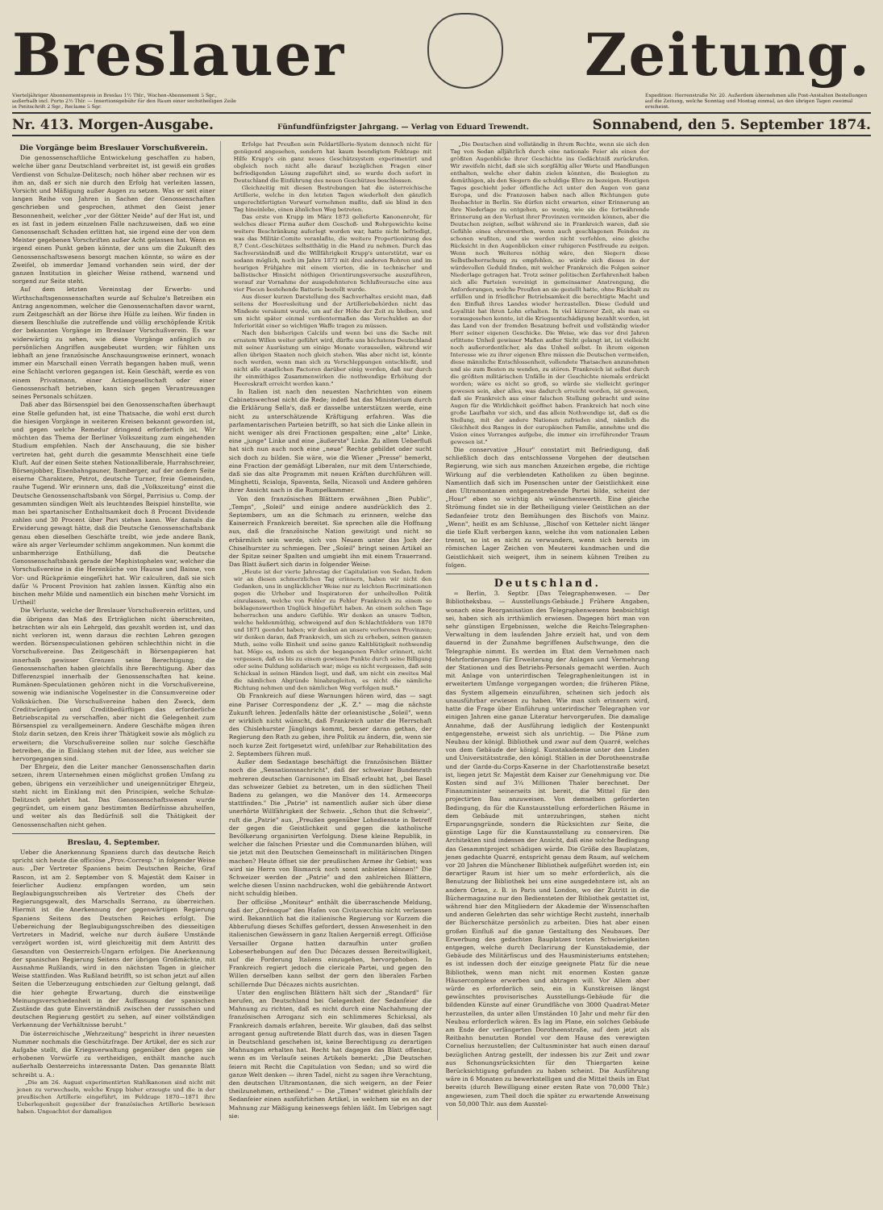Breslauer
Zeitung.
Vierteljähriger Abonnementspreis in Breslau 1½ Thlr., Wochen-Abonnement 5 Sgr., außerhalb incl. Porto 2½ Thlr. — Insertionsgebühr für den Raum einer sechstheiligen Zeile in Petitschrift 2 Sgr., Reclame 5 Sgr.
Expedition: Herrenstraße Nr. 20. Außerdem übernehmen alle Post-Anstalten Bestellungen auf die Zeitung, welche Sonntag und Montag einmal, an den übrigen Tagen zweimal erscheint.
Nr. 413. Morgen-Ausgabe. Fünfundfünfzigster Jahrgang. — Verlag von Eduard Trewendt. Sonnabend, den 5. September 1874.
Die Vorgänge beim Breslauer Vorschußverein.
Die genossenschaftliche Entwickelung geschaffen zu haben, welche über ganz Deutschland verbreitet ist, ist gewiß ein großes Verdienst von Schulze-Delitzsch; noch höher aber rechnen wir es ihm an, daß er sich nie durch den Erfolg hat verleiten lassen, Vorsicht und Mäßigung außer Augen zu setzen. Was er seit einer langen Reihe von Jahren in Sachen der Genossenschaften geschrieben und gesprochen, athmet den Geist jener Besonnenheit, welcher „vor der Götter Neide" auf der Hut ist, und es ist fast in jedem einzelnen Falle nachzuweisen, daß wo eine Genossenschaft Schaden erlitten hat, sie irgend eine der von dem Meister gegebenen Vorschriften außer Acht gelassen hat. Wenn es irgend einen Punkt geben könnte, der uns um die Zukunft des Genossenschaftswesens besorgt machen könnte, so wäre es der Zweifel, ob immerdar Jemand vorhanden sein wird, der der ganzen Institution in gleicher Weise rathend, warnend und sorgend zur Seite steht.
Auf dem letzten Vereinstag der Erwerbs- und Wirthschaftsgenossenschaften wurde auf Schulze's Betreiben ein Antrag angenommen, welcher die Genossenschaften davor warnt, zum Zeitgeschäft an der Börse ihre Hülfe zu leihen. Wir finden in diesem Beschluße die zutreffende und völlig erschöpfende Kritik der bekannten Vorgänge im Breslauer Vorschußverein. Es war widerwärtig zu sehen, wie diese Vorgänge anfänglich zu persönlichen Angriffen ausgebeutet wurden; wir fühlten uns lebhaft an jene französische Anschauungsweise erinnert, wonach immer ein Marschall einen Verrath begangen haben muß, wenn eine Schlacht verloren gegangen ist. Kein Geschäft, werde es von einem Privatmann, einer Actiengesellschaft oder einer Genossenschaft betrieben, kann sich gegen Veruntreuungen seines Personals schützen.
Daß aber das Börsenspiel bei den Genossenschaften überhaupt eine Stelle gefunden hat, ist eine Thatsache, die wohl erst durch die hiesigen Vorgänge in weiteren Kreisen bekannt geworden ist, und gegen welche Remedur dringend erforderlich ist. Wir möchten das Thema der Berliner Volkszeitung zum eingehenden Studium empfehlen. Nach der Anschauung, die sie bisher vertreten hat, geht durch die gesammte Menschheit eine tiefe Kluft. Auf der einen Seite stehen Nationalliberale, Hurrahschreier, Börsenjobber, Eisenbahngauner, Bamberger, auf der andern Seite eiserne Charaktere, Petrot, deutsche Turner, freie Gemeinden, rauhe Tugend. Wir erinnern uns, daß die „Volkszeitung" einst die Deutsche Genossenschaftsbank von Sörgel, Parrisius u. Comp. der gesammten sündigen Welt als leuchtendes Beispiel hinstellte, wie man bei spartanischer Enthaltsamkeit doch 8 Procent Dividende zahlen und 30 Procent über Pari stehen kann. Wer damals die Erwiderung gewagt hätte, daß die Deutsche Genossenschaftsbank genau eben dieselben Geschäfte treibt, wie jede andere Bank, wäre als arger Verleumder schlimm angekommen. Nun kommt die unbarmherzige Enthüllung, daß die Deutsche Genossenschaftsbank gerade der Mephistopheles war, welcher die Vorschußvereine in die Herenküche von Hausse und Baisse, von Vor- und Rückprämie eingeführt hat. Wir calculiren, daß sie sich dafür ⅛ Procent Provision hat zahlen lassen. Künftig also ein bischen mehr Milde und namentlich ein bischen mehr Vorsicht im Urtheil!
Die Verluste, welche der Breslauer Vorschußverein erlitten, und die übrigens das Maß des Erträglichen nicht überschreiten, betrachten wir als ein Lehrgeld, das gezahlt worden ist, und das nicht verloren ist, wenn daraus die rechten Lehren gezogen werden. Börsenspeculationen gehören schlechthin nicht in die Vorschußvereine. Das Zeitgeschäft in Börsenpapieren hat innerhalb gewisser Grenzen seine Berechtigung; die Genossenschaften haben gleichfalls ihre Berechtigung. Aber das Differenzspiel innerhalb der Genossenschaften hat keine. Rumänen-Speculationen gehören nicht in die Vorschußvereine, sowenig wie indianische Vogelnester in die Consumvereine oder Volksküchen. Die Vorschußvereine haben den Zweck, dem Creditwürdigen und Creditbedürftigen das erforderliche Betriebscapital zu verschaffen, aber nicht die Gelegenheit zum Börsenspiel zu verallgemeinern. Andere Geschäfte mögen ihren Stolz darin setzen, den Kreis ihrer Thätigkeit sowie als möglich zu erweitern; die Vorschußvereine sollen nur solche Geschäfte betreiben, die in Einklang stehen mit der Idee, aus welcher sie hervorgegangen sind.
Der Ehrgeiz, den die Leiter mancher Genossenschaften darin setzen, ihrem Unternehmen einen möglichst großen Umfang zu geben, übrigens ein verzeihlicher und uneigennütziger Ehrgeiz, steht nicht im Einklang mit den Principien, welche Schulze-Delitzsch gelehrt hat. Das Genossenschaftswesen wurde gegründet, um einem ganz bestimmten Bedürfnisse abzuhelfen, und weiter als das Bedürfniß soll die Thätigkeit der Genossenschaften nicht gehen.
Breslau, 4. September.
Ueber die Anerkennung Spaniens durch das deutsche Reich spricht sich heute die officiöse „Prov.-Corresp." in folgender Weise aus: „Der Vertreter Spaniens beim Deutschen Reiche, Graf Rascon, ist am 2. September von S. Majestät dem Kaiser in feierlicher Audienz empfangen worden, um sein Beglaubigungsschreiben als Vertreter des Chefs der Regierungsgewalt, des Marschalls Serrano, zu überreichen. Hiermit ist die Anerkennung der gegenwärtigen Regierung Spaniens Seitens des Deutschen Reiches erfolgt. Die Uebereichung der Beglaubigungsschreiben des diesseitigen Vertreters in Madrid, welche nur durch äußere Umstände verzögert worden ist, wird gleichzeitig mit dem Antritt des Gesandten von Oesterreich-Ungarn erfolgen. Die Anerkennung der spanischen Regierung Seitens der übrigen Großmächte, mit Ausnahme Rußlands, wird in den nächsten Tagen in gleicher Weise stattfinden. Was Rußland betrifft, so ist schon jetzt auf allen Seiten die Ueberzeugung entschieden zur Geltung gelangt, daß die hier gehegte Erwartung, durch die einstweilige Meinungsverschiedenheit in der Auffassung der spanischen Zustände das gute Einverständniß zwischen der russischen und deutschen Regierung gestört zu sehen, auf einer vollständigen Verkennung der Verhältnisse beruht."
Die österreichische „Wehrzeitung" bespricht in ihrer neuesten Nummer nochmals die Geschützfrage. Der Artikel, der es sich zur Aufgabe stellt, die Kriegsverwaltung gegenüber den gegen sie erhobenen Vorwürfe zu vertheidigen, enthält manche auch außerhalb Oesterreichs interessante Daten. Das genannte Blatt schreibt u. A.:
„Die am 26. August experimentirten Stahlkanonen sind nicht mit jenen zu verwechseln, welche Krupp bisher erzeugte und die in der preußischen Artillerie eingeführt, im Feldzuge 1870—1871 ihre Ueberlegenheit gegenüber der französischen Artillerie bewiesen haben. Ungeachtet der damaligen
Erfolge hat Preußen sein Feldartillerie-System dennoch nicht für genügend angesehen, sondern hat kaum beendigtem Feldzuge mit Hilfe Krupp's ein ganz neues Geschützsystem experimentirt und obgleich noch nicht alle darauf bezüglichen Fragen einer befriedigenden Lösung zugeführt sind, so wurde doch sofort in Deutschland die Einführung des neuen Geschützes beschlossen.
Gleichzeitig mit diesen Bestrebungen hat die österreichische Artillerie, welche in den letzten Tagen wiederholt den gänzlich ungerechtfertigten Vorwurf vernehmen mußte, daß sie blind in den Tag hineinlebe, einen ähnlichen Weg betreten.
Das erste von Krupp im März 1873 gelieferte Kanonenrohr, für welches dieser Firma außer dem Geschoß- und Rohrgewichte keine weitere Beschränkung auferlegt worden war, hatte nicht befriedigt, was das Militär-Comite veranlaßte, die weitere Proportionirung des 8,7 Cent.-Geschützes selbstthätig in die Hand zu nehmen. Durch das Sachverständniß und die Willfährigkeit Krupp's unterstützt, war es sodann möglich, noch im Jahre 1873 mit drei anderen Rohren und im heurigen Frühjahre mit einem vierten, die in technischer und ballistischer Hinsicht nöthigen Orientirungsversuche auszuführen, worauf zur Vornahme der ausgedehnteren Schlußversuche eine aus vier Piecen bestehende Batterie bestellt wurde.
Aus dieser kurzen Darstellung des Sachverhaltes ersieht man, daß seitens der Heeresleitung und der Artilleriebehörden nicht das Mindeste versäumt wurde, um auf der Höhe der Zeit zu bleiben, und um nicht später einmal verdientermaßen das Verschulden an der Inferiorität einer so wichtigen Waffe tragen zu müssen.
Nach den bisherigen Calcüls und wenn bei uns die Sache mit ernstem Willen weiter geführt wird, dürfte uns höchstens Deutschland mit seiner Ausrüstung um einige Monate vorauseilen, während wir allen übrigen Staaten noch gleich stehen. Was aber nicht ist, könnte noch werden, wenn man sich zu Verschleppungen entschließt, und nicht alle staatlichen Factoren darüber einig werden, daß nur durch ihr einmüthiges Zusammenwirken die nothwendige Erhöhung der Heereskraft erreicht werden kann."
In Italien ist nach den neuesten Nachrichten von einem Cabinetswechsel nicht die Rede; indeß hat das Ministerium durch die Erklärung Sella's, daß er dasselbe unterstützen werde, eine nicht zu unterschätzende Kräftigung erfahren. Was die parlamentarischen Parteien betrifft, so hat sich die Linke allein in nicht weniger als drei Fractionen gespalten; eine „alte" Linke, eine „junge" Linke und eine „äußerste" Linke. Zu allem Ueberfluß hat sich nun auch noch eine „neue" Rechte gebildet oder sucht sich doch zu bilden. Sie wäre, wie die Wiener „Presse" bemerkt, eine Fraction der gemäßigt Liberalen, nur mit dem Unterschiede, daß sie das alte Programm mit neuen Kräften durchführen will. Minghetti, Scialoja, Spaventa, Sella, Nicasoli und Andere gehören ihrer Ansicht nach in die Rumpelkammer.
Von den französischen Blättern erwähnen „Bien Public", „Temps", „Soleil" und einige andere ausdrücklich des 2. Septembers, um an die Schmach zu erinnern, welche das Kaiserreich Frankreich bereitet. Sie sprechen alle die Hoffnung aus, daß die französische Nation gewitzigt und nicht so erbärmlich sein werde, sich von Neuem unter das Joch der Chiselhurster zu schmiegen. Der „Soleil" bringt seinen Artikel an der Spitze seiner Spalten und umgiebt ihn mit einem Trauerrand. Das Blatt äußert sich darin in folgender Weise:
„Heute ist der vierte Jahrestag der Capitulation von Sedan. Indem wir an diesen schmerzlichen Tag erinnern, haben wir nicht den Gedanken, uns in unglücklicher Weise nur zu leichten Recriminationen gegen die Urheber und Inspiratoren der unheilvollen Politik einzulassen, welche von Fehler zu Fehler Frankreich zu einem so beklagenswerthen Unglück hingeführt haben. An einem solchen Tage beherrschen uns andere Gefühle. Wir denken an unsere Todten, welche heldenmüthig, schweigend auf den Schlachtfeldern von 1870 und 1871 geendet haben; wir denken an unsere verlorenen Provinzen; wir denken daran, daß Frankreich, um sich zu erheben, seinen ganzen Muth, seine volle Einheit und seine ganze Kaltblütigkeit nothwendig hat. Möge es, indem es sich der begangenen Fehler erinnert, nicht vergessen, daß es bis zu einem gewissen Punkte durch seine Billigung oder seine Duldung solidarisch war; möge es nicht vergessen, daß sein Schicksal in seinen Händen liegt, und daß, um nicht ein zweites Mal die nämlichen Abgründe hinabzugleiten, es nicht die nämliche Richtung nehmen und den nämlichen Weg verfolgen muß."
Ob Frankreich auf diese Warnungen hören wird, das — sagt eine Pariser Correspondenz der „K. Z." — mag die nächste Zukunft lehren. Jedenfalls hätte der orleanistische „Soleil", wenn er wirklich nicht wünscht, daß Frankreich unter die Herrschaft des Chislehurster Jünglings kommt, besser daran gethan, der Regierung den Rath zu geben, ihre Politik zu ändern, die, wenn sie noch kurze Zeit fortgesetzt wird, unfehlbar zur Rehabilitation des 2. Septembers führen muß.
Außer dem Sedantage beschäftigt die französischen Blätter noch die „Sensationsnachricht", daß der schweizer Bundesrath mehreren deutschen Garnisonen im Elsaß erlaubt hat, „bei Basel das schweizer Gebiet zu betreten, um in den südlichen Theil Badens zu gelangen, wo die Manöver des 14. Armeecorps stattfinden." Die „Patrie" ist namentlich außer sich über diese unerhörte Willfährigkeit der Schweiz. „Schon thut die Schweiz", ruft die „Patrie" aus, „Preußen gegenüber Lohndienste in Betreff der gegen die Geistlichkeit und gegen die katholische Bevölkerung organisirten Verfolgung. Diese kleine Republik, in welcher die falschen Priester und die Communarden blühen, will sie jetzt mit den Deutschen Gemeinschaft in militärischen Dingen machen? Heute öffnet sie der preußischen Armee ihr Gebiet; was wird sie Herrn von Bismarck noch sonst anbieten können!" Die Schweizer werden der „Patrie" und den zahlreichen Blättern, welche diesen Unsinn nachdrucken, wohl die gebührende Antwort nicht schuldig bleiben.
Der officiöse „Moniteur" enthält die überraschende Meldung, daß der „Orénoque" den Hafen von Civitavecchia nicht verlassen wird. Bekanntlich hat die italienische Regierung vor Kurzem die Abberufung dieses Schiffes gefordert, dessen Anwesenheit in den italienischen Gewässern in ganz Italien Aergerniß erregt. Officiöse Versailler Organe hatten daraufhin unter großen Lobeserhebungen auf den Duc Décazes dessen Bereitwilligkeit, auf die Forderung Italiens einzugehen, hervorgehoben. In Frankreich regiert jedoch die clericale Partei, und gegen den Willen derselben kann selbst der gern den liberalen Farben schillernde Duc Décazes nichts ausrichten.
Unter den englischen Blättern hält sich der „Standard" für berufen, an Deutschland bei Gelegenheit der Sedanfeier die Mahnung zu richten, daß es nicht durch eine Nachahmung der französischen Arroganz sich ein schlimmeres Schicksal, als Frankreich damals erfahren, bereite. Wir glauben, daß das selbst arrogant genug auftretende Blatt durch das, was in diesen Tagen in Deutschland geschehen ist, keine Berechtigung zu derartigen Mahnungen erhalten hat. Recht hat dagegen das Blatt offenbar, wenn es im Verlaufe seines Artikels bemerkt: „Die Deutschen feiern mit Recht die Capitulation von Sedan; und so wird die ganze Welt denken — ihren Tadel, nicht zu sagen ihre Verachtung, den deutschen Ultramontanen, die sich weigern, an der Feier theilzunehmen, ertheilend." — Die „Times" widmet gleichfalls der Sedanfeier einen ausführlichen Artikel, in welchem sie es an der Mahnung zur Mäßigung keineswegs fehlen läßt. Im Uebrigen sagt sie:
„Die Deutschen sind vollständig in ihrem Rechte, wenn sie sich den Tag von Sedan alljährlich durch eine nationale Feier als einen der größten Augenblicke ihrer Geschichte ins Gedächtniß zurückrufen. Wir zweifeln nicht, daß sie sich sorgfältig aller Worte und Handlungen enthalten, welche eher dahin zielen könnten, die Besiegten zu demüthigen, als den Siegern die schuldige Ehre zu bezeigen. Heutigen Tages geschieht jeder öffentliche Act unter den Augen von ganz Europa, und die Franzosen haben nach allen Richtungen gute Beobachter in Berlin. Sie dürfen nicht erwarten, einer Erinnerung an ihre Niederlage zu entgehen, so wenig, wie sie die fortwährende Erinnerung an den Verlust ihrer Provinzen vermeiden können, aber die Deutschen zeigten, selbst während sie in Frankreich waren, daß sie Gefühle eines ehrenwerthen, wenn auch geschlagenen Feindes zu schonen wußten, und sie werden nicht verfehlen, eine gleiche Rücksicht in den Augenblicken einer ruhigeren Festfreude zu zeigen. Wenn noch Weiteres nöthig wäre, den Siegern diese Selbstbeherrschung zu empfehlen, so würde sich dieses in der würdevollen Geduld finden, mit welcher Frankreich die Folgen seiner Niederlage getragen hat. Trotz seiner politischen Zerfahrenheit haben sich alle Parteien vereinigt in gemeinsamer Anstrengung, die Anforderungen, welche Preußen an sie gestellt hatte, ohne Rückhalt zu erfüllen und in friedlicher Betriebsamkeit die berechtigte Macht und den Einfluß ihres Landes wieder herzustellen. Diese Geduld und Loyalität hat ihren Lohn erhalten. In viel kürzerer Zeit, als man es vorausgesehen konnte, ist die Kriegsentschädigung bezahlt worden, ist das Land von der fremden Besatzung befreit und vollständig wieder Herr seiner eigenen Geschicke. Die Weise, wie das vor drei Jahren erlittene Unheil gewisser Maßen außer Sicht gelangt ist, ist vielleicht noch außerordentlicher, als das Unheil selbst. In ihrem eigenen Interesse wie zu ihrer eigenen Ehre müssen die Deutschen vermeiden, diese männliche Entschlossenheit, vollendete Thatsachen anzunehmen und sie zum Besten zu wenden, zu stören. Frankreich ist selbst durch die größten militärischen Unfälle in der Geschichte niemals erdrückt worden; wäre es nicht so groß, so würde sie vielleicht geringer gewesen sein, aber alles, was dadurch erreicht worden, ist gewesen, daß sie Frankreich aus einer falschen Stellung gebracht und seine Augen für die Wirklichkeit geöffnet haben. Frankreich hat noch eine große Laufbahn vor sich, und das allein Nothwendige ist, daß es die Stellung, mit der andere Nationen zufrieden sind, nämlich die Gleichheit des Ranges in der europäischen Familie, annehme und die Vision eines Vorranges aufgebe, die immer ein irreführender Traum gewesen ist."
Die conservative „Hour" constatirt mit Befriedigung, daß schließlich doch das entschlossene Vorgehen der deutschen Regierung, wie sich aus manchen Anzeichen ergebe, die richtige Wirkung auf die verblendeten Katholiken zu üben beginne. Namentlich daß sich im Posenschen unter der Geistlichkeit eine den Ultramontanen entgegenstrebende Partei bilde, scheint der „Hour" eben so wichtig als wünschenswerth. Eine gleiche Strömung findet sie in der Betheiligung vieler Geistlichen an der Sedanfeier trotz den Bemühungen des Bischofs von Mainz. „Wenn", heißt es am Schlusse, „Bischof von Ketteler nicht länger die tiefe Kluft verbergen kann, welche ihn vom nationalen Leben trennt, so ist es nicht zu verwundern, wenn sich bereits im römischen Lager Zeichen von Meuterei kundmachen und die Geistlichkeit sich weigert, ihm in seinem kühnen Treiben zu folgen.
Deutschland.
= Berlin, 3. Septbr. [Das Telegraphenwesen. — Der Bibliotheksbau. — Ausstellungs-Gebäude.] Frühere Angaben, wonach eine Reorganisation des Telegraphenwesens beabsichtigt sei, haben sich als irrthümlich erwiesen. Dagegen hört man von sehr günstigen Ergebnissen, welche die Reichs-Telegraphen-Verwaltung in dem laufenden Jahre erzielt hat, und von dem dauernd in der Zunahme begriffenen Aufschwunge, den die Telegraphie nimmt. Es werden im Etat dem Vernehmen nach Mehrforderungen für Erweiterung der Anlagen und Vermehrung der Stationen und des Betriebs-Personals gemacht werden. Auch mit Anlage von unterirdischen Telegraphenleitungen ist in erweitertem Umfange vorgegangen worden; die früheren Pläne, das System allgemein einzuführen, scheinen sich jedoch als unausführbar erwiesen zu haben. Wie man sich erinnern wird, hatte die Frage über Einführung unterirdischer Telegraphen vor einigen Jahren eine ganze Literatur hervorgerufen. Die damalige Annahme, daß der Ausführung lediglich der Kostenpunkt entgegenstehe, erweist sich als unrichtig. — Die Pläne zum Neubau der königl. Bibliothek und zwar auf dem Quarré, welches von dem Gebäude der königl. Kunstakademie unter den Linden und Universitätsstraße, den königl. Ställen in der Dorotheenstraße und der Garde-du-Corps-Kaserne in der Charlottenstraße besetzt ist, liegen jetzt Sr. Majestät dem Kaiser zur Genehmigung vor. Die Kosten sind auf 3¼ Millionen Thaler berechnet. Der Finanzminister seinerseits ist bereit, die Mittel für den projectirten Bau anzuweisen. Von demselben geforderten Bedingung, da für die Kunstausstellung erforderlichen Räume in dem Gebäude mit unterzubringen, stehen nicht Ersparungsgründe, sondern die Rücksichten zur Seite, die günstige Lage für die Kunstausstellung zu conserviren. Die Architekten sind indessen der Ansicht, daß eine solche Bedingung das Gesammtproject schädigen würde. Die Größe des Bauplatzes, jenes gedachte Quarré, entspricht genau dem Raum, auf welchem vor 20 Jahren die Münchener Bibliothek aufgeführt worden ist; ein derartiger Raum ist hier um so mehr erforderlich, als die Benutzung der Bibliothek bei uns eine ausgedehntere ist, als an andern Orten, z. B. in Paris und London, wo der Zutritt in die Büchermagazine nur den Bediensteten der Bibliothek gestattet ist, während hier den Mitgliedern der Akademie der Wissenschaften und anderen Gelehrten das sehr wichtige Recht zusteht, innerhalb der Bücherschätze persönlich zu arbeiten. Dies hat aber einen großen Einfluß auf die ganze Gestaltung des Neubaues. Der Erwerbung des gedachten Bauplatzes treten Schwierigkeiten entgegen, welche durch Declarirung der Kunstakademie, der Gebäude des Militärfiscus und des Hausministeriums entstehen; es ist indessen doch der einzige geeignete Platz für die neue Bibliothek, wenn man nicht mit enormen Kosten ganze Häusercomplexe erwerben und abtragen will. Vor Allem aber würde es erforderlich sein, ein in Kunstkreisen längst gewünschtes provisorisches Ausstellungs-Gebäude für die bildenden Künste auf einer Grundfläche von 3000 Quadrat-Meter herzustellen, da unter allen Umständen 10 Jahr und mehr für den Neubau erforderlich wären. Es lag im Plane, ein solches Gebäude am Ende der verlängerten Dorotheenstraße, auf dem jetzt als Reitbahn benutzten Rondel vor dem Hause des verewigten Cornelius herzustellen; der Cultusminister hat auch einen darauf bezüglichen Antrag gestellt, der indessen bis zur Zeit und zwar aus Schonungsrücksichten für den Thiergarten keine Berücksichtigung gefunden zu haben scheint. Die Ausführung wäre in 6 Monaten zu bewerkstelligen und die Mittel theils im Etat bereits (durch Bewilligung einer ersten Rate von 70,000 Thlr.) angewiesen, zum Theil doch die später zu erwartende Anweisung von 50,000 Thlr. aus dem Ausstel-